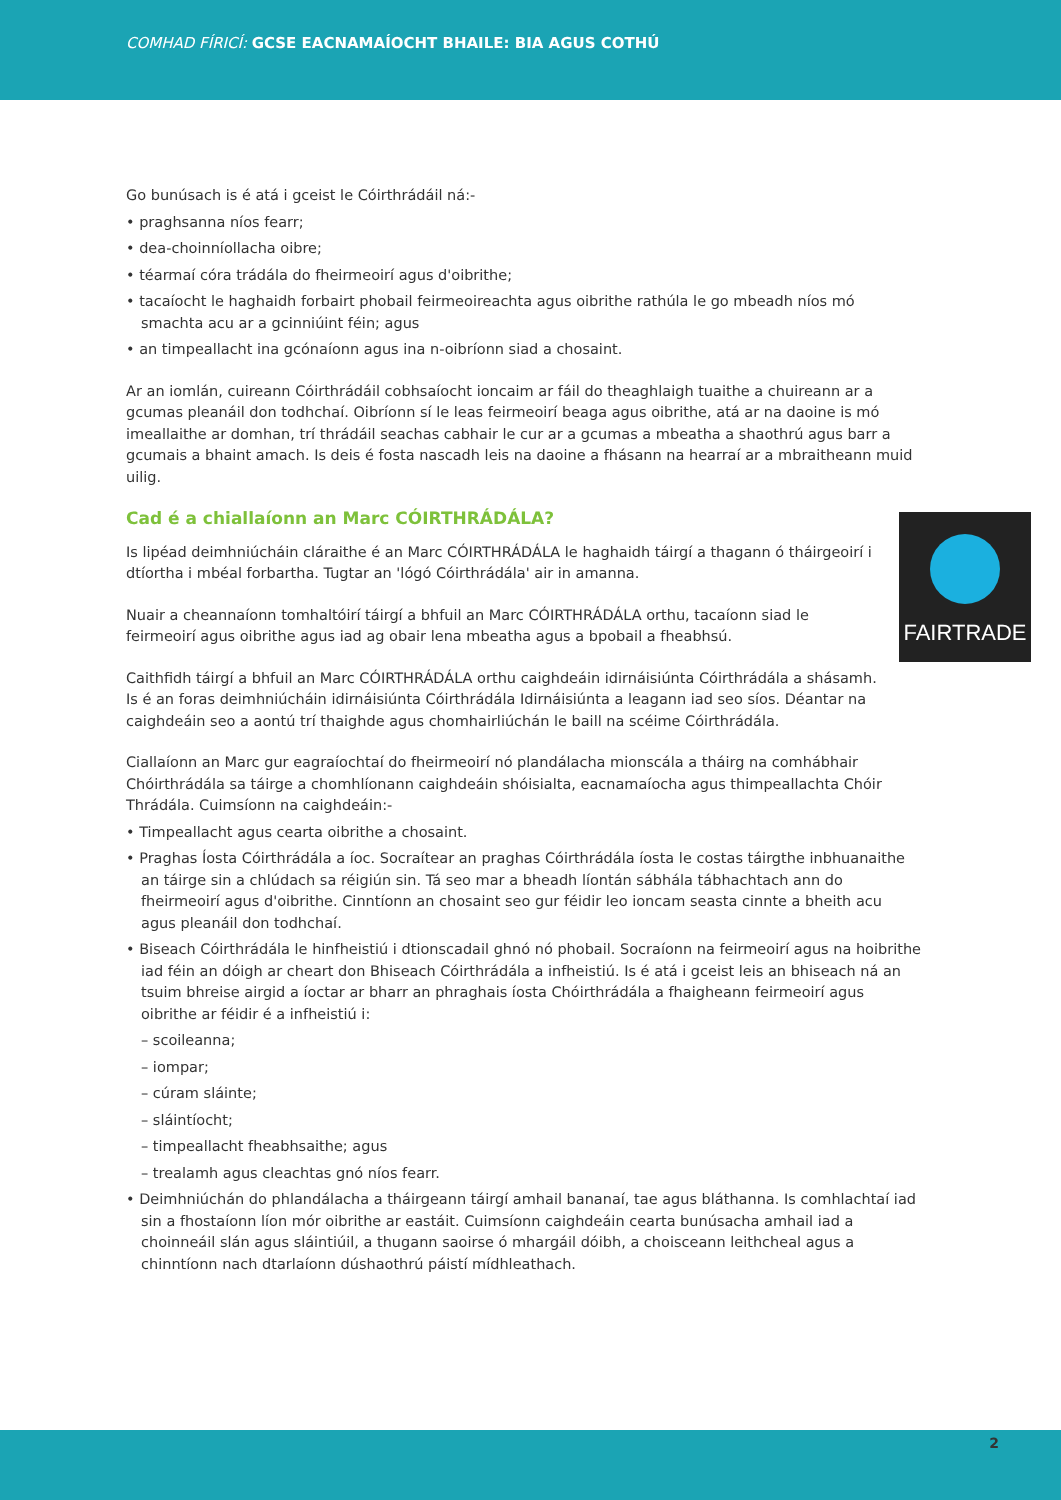COMHAD FÍRICÍ: GCSE EACNAMAÍOCHT BHAILE: BIA AGUS COTHÚ
Go bunúsach is é atá i gceist le Cóirthrádáil ná:-
• praghsanna níos fearr;
• dea-choinníollacha oibre;
• téarmaí córa trádála do fheirmeoirí agus d'oibrithe;
• tacaíocht le haghaidh forbairt phobail feirmeoireachta agus oibrithe rathúla le go mbeadh níos mó smachta acu ar a gcinniúint féin; agus
• an timpeallacht ina gcónaíonn agus ina n-oibríonn siad a chosaint.
Ar an iomlán, cuireann Cóirthrádáil cobhsaíocht ioncaim ar fáil do theaghlaigh tuaithe a chuireann ar a gcumas pleanáil don todhchaí. Oibríonn sí le leas feirmeoirí beaga agus oibrithe, atá ar na daoine is mó imeallaithe ar domhan, trí thrádáil seachas cabhair le cur ar a gcumas a mbeatha a shaothrú agus barr a gcumais a bhaint amach. Is deis é fosta nascadh leis na daoine a fhásann na hearraí ar a mbraitheann muid uilig.
Cad é a chiallaíonn an Marc CÓIRTHRÁDÁLA?
FAIRTRADE
Is lipéad deimhniúcháin cláraithe é an Marc CÓIRTHRÁDÁLA le haghaidh táirgí a thagann ó tháirgeoirí i dtíortha i mbéal forbartha. Tugtar an 'lógó Cóirthrádála' air in amanna.
Nuair a cheannaíonn tomhaltóirí táirgí a bhfuil an Marc CÓIRTHRÁDÁLA orthu, tacaíonn siad le feirmeoirí agus oibrithe agus iad ag obair lena mbeatha agus a bpobail a fheabhsú.
Caithfidh táirgí a bhfuil an Marc CÓIRTHRÁDÁLA orthu caighdeáin idirnáisiúnta Cóirthrádála a shásamh. Is é an foras deimhniúcháin idirnáisiúnta Cóirthrádála Idirnáisiúnta a leagann iad seo síos. Déantar na caighdeáin seo a aontú trí thaighde agus chomhairliúchán le baill na scéime Cóirthrádála.
Ciallaíonn an Marc gur eagraíochtaí do fheirmeoirí nó plandálacha mionscála a tháirg na comhábhair Chóirthrádála sa táirge a chomhlíonann caighdeáin shóisialta, eacnamaíocha agus thimpeallachta Chóir Thrádála. Cuimsíonn na caighdeáin:-
• Timpeallacht agus cearta oibrithe a chosaint.
• Praghas Íosta Cóirthrádála a íoc. Socraítear an praghas Cóirthrádála íosta le costas táirgthe inbhuanaithe an táirge sin a chlúdach sa réigiún sin. Tá seo mar a bheadh líontán sábhála tábhachtach ann do fheirmeoirí agus d'oibrithe. Cinntíonn an chosaint seo gur féidir leo ioncam seasta cinnte a bheith acu agus pleanáil don todhchaí.
• Biseach Cóirthrádála le hinfheistiú i dtionscadail ghnó nó phobail. Socraíonn na feirmeoirí agus na hoibrithe iad féin an dóigh ar cheart don Bhiseach Cóirthrádála a infheistiú. Is é atá i gceist leis an bhiseach ná an tsuim bhreise airgid a íoctar ar bharr an phraghais íosta Chóirthrádála a fhaigheann feirmeoirí agus oibrithe ar féidir é a infheistiú i:
– scoileanna;
– iompar;
– cúram sláinte;
– sláintíocht;
– timpeallacht fheabhsaithe; agus
– trealamh agus cleachtas gnó níos fearr.
• Deimhniúchán do phlandálacha a tháirgeann táirgí amhail bananaí, tae agus bláthanna. Is comhlachtaí iad sin a fhostaíonn líon mór oibrithe ar eastáit. Cuimsíonn caighdeáin cearta bunúsacha amhail iad a choinneáil slán agus sláintiúil, a thugann saoirse ó mhargáil dóibh, a choisceann leithcheal agus a chinntíonn nach dtarlaíonn dúshaothrú páistí mídhleathach.
2